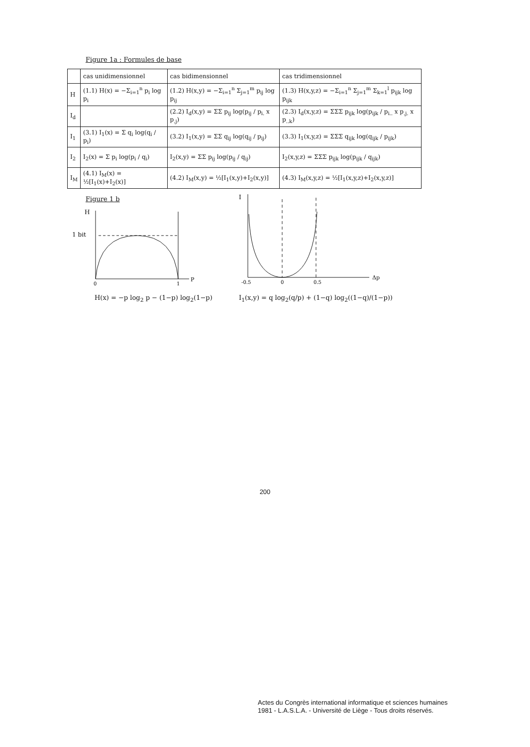Figure 1a : Formules de base
| | cas unidimensionnel | cas bidimensionnel | cas tridimensionnel |
| --- | --- | --- | --- |
| H | (1.1) H(x) = −Σ<sub>i=1</sub><sup>n</sup> p<sub>i</sub> log p<sub>i</sub> | (1.2) H(x,y) = −Σ<sub>i=1</sub><sup>n</sup> Σ<sub>j=1</sub><sup>m</sup> p<sub>ij</sub> log p<sub>ij</sub> | (1.3) H(x,y,z) = −Σ<sub>i=1</sub><sup>n</sup> Σ<sub>j=1</sub><sup>m</sup> Σ<sub>k=1</sub><sup>l</sup> p<sub>ijk</sub> log p<sub>ijk</sub> |
| I<sub>d</sub> | | (2.2) I<sub>d</sub>(x,y) = ΣΣ p<sub>ij</sub> log(p<sub>ij</sub> / p<sub>i.</sub> x p<sub>.j</sub>) | (2.3) I<sub>d</sub>(x,y,z) = ΣΣΣ p<sub>ijk</sub> log(p<sub>ijk</sub> / p<sub>i..</sub> x p<sub>.j.</sub> x p<sub>..k</sub>) |
| I<sub>1</sub> | (3.1) I<sub>1</sub>(x) = Σ q<sub>i</sub> log(q<sub>i</sub> / p<sub>i</sub>) | (3.2) I<sub>1</sub>(x,y) = ΣΣ q<sub>ij</sub> log(q<sub>ij</sub> / p<sub>ij</sub>) | (3.3) I<sub>1</sub>(x,y,z) = ΣΣΣ q<sub>ijk</sub> log(q<sub>ijk</sub> / p<sub>ijk</sub>) |
| I<sub>2</sub> | I<sub>2</sub>(x) = Σ p<sub>i</sub> log(p<sub>i</sub> / q<sub>i</sub>) | I<sub>2</sub>(x,y) = ΣΣ p<sub>ij</sub> log(p<sub>ij</sub> / q<sub>ij</sub>) | I<sub>2</sub>(x,y,z) = ΣΣΣ p<sub>ijk</sub> log(p<sub>ijk</sub> / q<sub>ijk</sub>) |
| I<sub>M</sub> | (4.1) I<sub>M</sub>(x) = ½[I<sub>1</sub>(x)+I<sub>2</sub>(x)] | (4.2) I<sub>M</sub>(x,y) = ½[I<sub>1</sub>(x,y)+I<sub>2</sub>(x,y)] | (4.3) I<sub>M</sub>(x,y,z) = ½[I<sub>1</sub>(x,y,z)+I<sub>2</sub>(x,y,z)] |
Figure 1 b
H
1 bit
0
1
P
I
-0.5
0
0.5
Δp
H(x) = −p log<sub>2</sub> p − (1−p) log<sub>2</sub>(1−p)
I<sub>1</sub>(x,y) = q log<sub>2</sub>(q/p) + (1−q) log<sub>2</sub>((1−q)/(1−p))
200
Actes du Congrès international informatique et sciences humaines
1981 - L.A.S.L.A. - Université de Liège - Tous droits réservés.